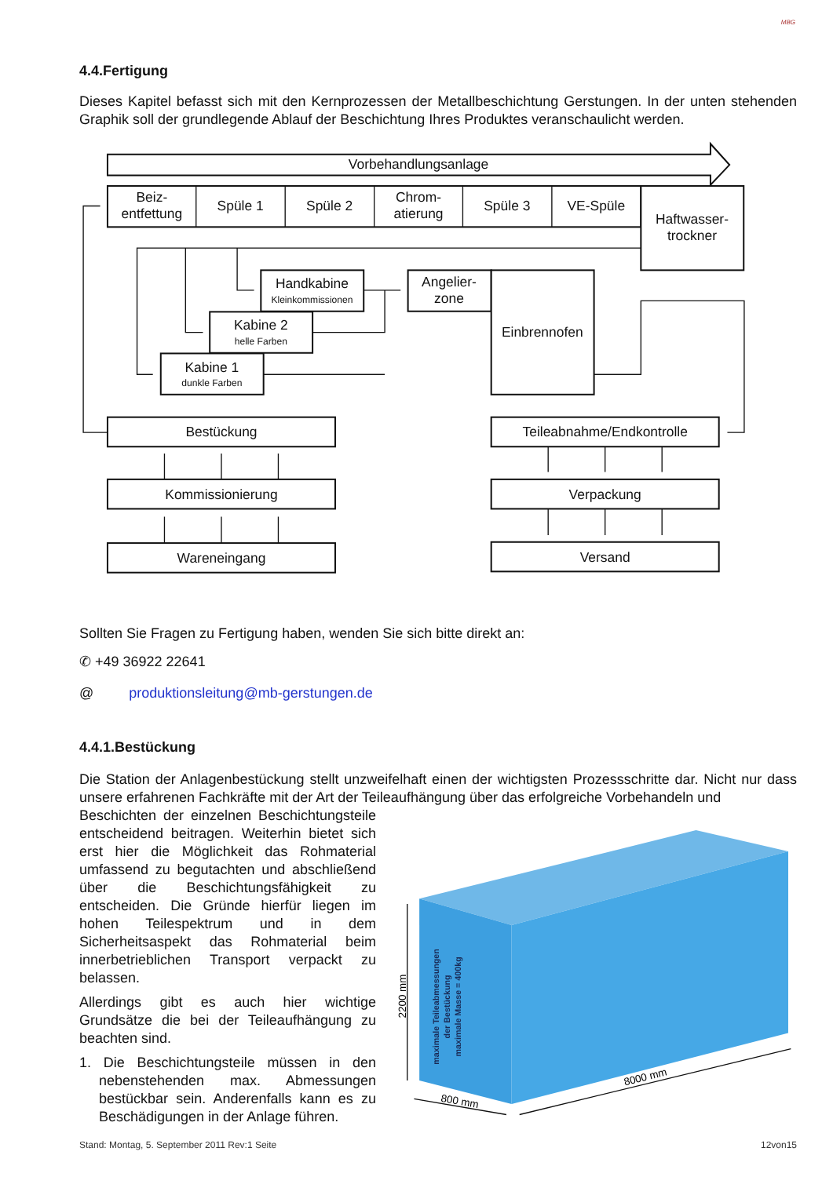MBG
4.4.Fertigung
Dieses Kapitel befasst sich mit den Kernprozessen der Metallbeschichtung Gerstungen. In der unten stehenden Graphik soll der grundlegende Ablauf der Beschichtung Ihres Produktes veranschaulicht werden.
Vorbehandlungsanlage
Beiz-
entfettung
Spüle 1
Spüle 2
Chrom-
atierung
Spüle 3
VE-Spüle
Haftwasser-
trockner
Handkabine
Kleinkommissionen
Kabine 2
helle Farben
Kabine 1
dunkle Farben
Angelier-
zone
Einbrennofen
Bestückung
Kommissionierung
Wareneingang
Teileabnahme/Endkontrolle
Verpackung
Versand
Sollten Sie Fragen zu Fertigung haben, wenden Sie sich bitte direkt an:
✆ +49 36922 22641
@ produktionsleitung@mb-gerstungen.de
4.4.1.Bestückung
Die Station der Anlagenbestückung stellt unzweifelhaft einen der wichtigsten Prozessschritte dar. Nicht nur dass unsere erfahrenen Fachkräfte mit der Art der Teileaufhängung über das erfolgreiche Vorbehandeln und
Beschichten der einzelnen Beschichtungsteile entscheidend beitragen. Weiterhin bietet sich erst hier die Möglichkeit das Rohmaterial umfassend zu begutachten und abschließend über die Beschichtungsfähigkeit zu entscheiden. Die Gründe hierfür liegen im hohen Teilespektrum und in dem Sicherheitsaspekt das Rohmaterial beim innerbetrieblichen Transport verpackt zu belassen.
Allerdings gibt es auch hier wichtige Grundsätze die bei der Teileaufhängung zu beachten sind.
1. Die Beschichtungsteile müssen in den nebenstehenden max. Abmessungen bestückbar sein. Anderenfalls kann es zu Beschädigungen in der Anlage führen.
2200 mm
800 mm
8000 mm
maximale Teileabmessungen
der Bestückung
maximale Masse = 400kg
Stand: Montag, 5. September 2011 Rev:1 Seite 12von15